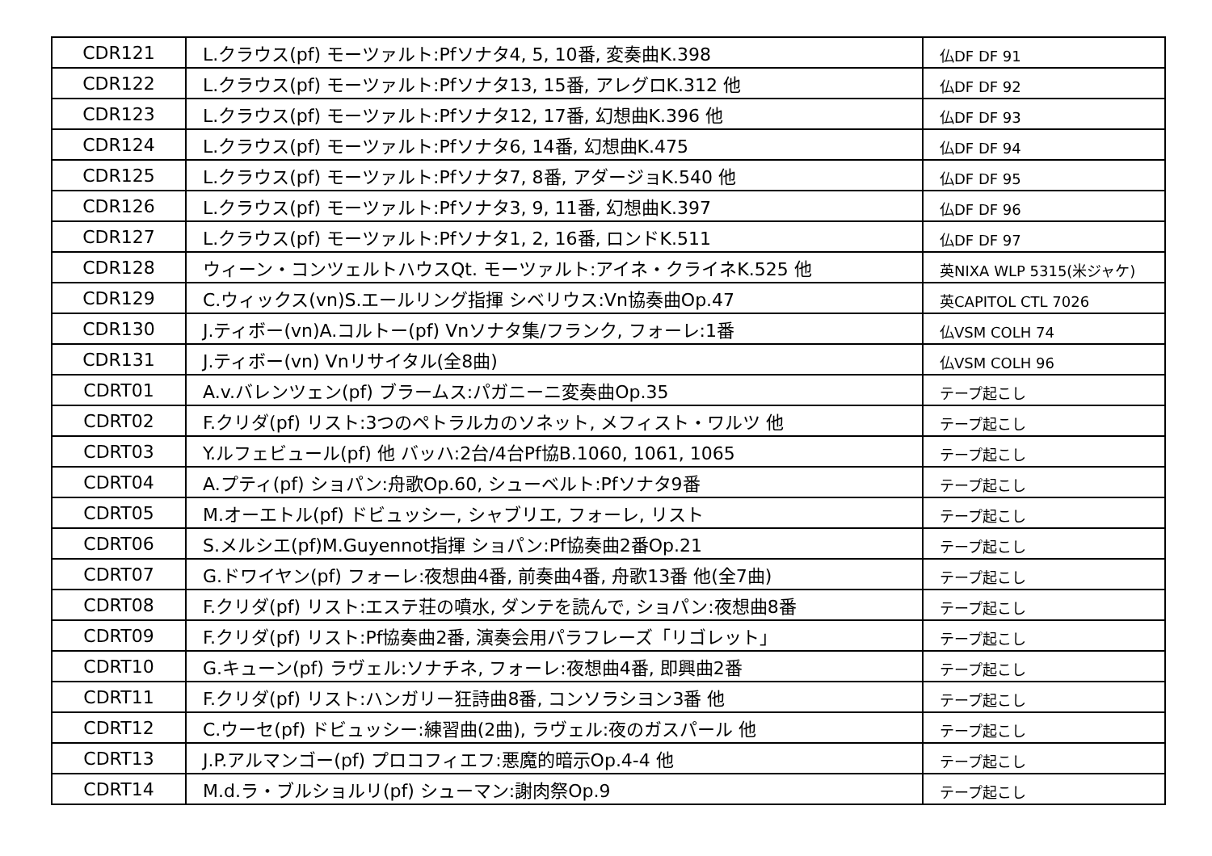| CDR121 | L.クラウス(pf) モーツァルト:Pfソナタ4, 5, 10番, 変奏曲K.398 | 仏DF DF 91 |
| CDR122 | L.クラウス(pf) モーツァルト:Pfソナタ13, 15番, アレグロK.312 他 | 仏DF DF 92 |
| CDR123 | L.クラウス(pf) モーツァルト:Pfソナタ12, 17番, 幻想曲K.396 他 | 仏DF DF 93 |
| CDR124 | L.クラウス(pf) モーツァルト:Pfソナタ6, 14番, 幻想曲K.475 | 仏DF DF 94 |
| CDR125 | L.クラウス(pf) モーツァルト:Pfソナタ7, 8番, アダージョK.540 他 | 仏DF DF 95 |
| CDR126 | L.クラウス(pf) モーツァルト:Pfソナタ3, 9, 11番, 幻想曲K.397 | 仏DF DF 96 |
| CDR127 | L.クラウス(pf) モーツァルト:Pfソナタ1, 2, 16番, ロンドK.511 | 仏DF DF 97 |
| CDR128 | ウィーン・コンツェルトハウスQt. モーツァルト:アイネ・クライネK.525 他 | 英NIXA WLP 5315(米ジャケ) |
| CDR129 | C.ウィックス(vn)S.エールリング指揮 シベリウス:Vn協奏曲Op.47 | 英CAPITOL CTL 7026 |
| CDR130 | J.ティボー(vn)A.コルトー(pf) Vnソナタ集/フランク, フォーレ:1番 | 仏VSM COLH 74 |
| CDR131 | J.ティボー(vn) Vnリサイタル(全8曲) | 仏VSM COLH 96 |
| CDRT01 | A.v.バレンツェン(pf) ブラームス:パガニーニ変奏曲Op.35 | テープ起こし |
| CDRT02 | F.クリダ(pf) リスト:3つのペトラルカのソネット, メフィスト・ワルツ 他 | テープ起こし |
| CDRT03 | Y.ルフェビュール(pf) 他 バッハ:2台/4台Pf協B.1060, 1061, 1065 | テープ起こし |
| CDRT04 | A.プティ(pf) ショパン:舟歌Op.60, シューベルト:Pfソナタ9番 | テープ起こし |
| CDRT05 | M.オーエトル(pf) ドビュッシー, シャブリエ, フォーレ, リスト | テープ起こし |
| CDRT06 | S.メルシエ(pf)M.Guyennot指揮 ショパン:Pf協奏曲2番Op.21 | テープ起こし |
| CDRT07 | G.ドワイヤン(pf) フォーレ:夜想曲4番, 前奏曲4番, 舟歌13番 他(全7曲) | テープ起こし |
| CDRT08 | F.クリダ(pf) リスト:エステ荘の噴水, ダンテを読んで, ショパン:夜想曲8番 | テープ起こし |
| CDRT09 | F.クリダ(pf) リスト:Pf協奏曲2番, 演奏会用パラフレーズ「リゴレット」 | テープ起こし |
| CDRT10 | G.キューン(pf) ラヴェル:ソナチネ, フォーレ:夜想曲4番, 即興曲2番 | テープ起こし |
| CDRT11 | F.クリダ(pf) リスト:ハンガリー狂詩曲8番, コンソラシヨン3番 他 | テープ起こし |
| CDRT12 | C.ウーセ(pf) ドビュッシー:練習曲(2曲), ラヴェル:夜のガスパール 他 | テープ起こし |
| CDRT13 | J.P.アルマンゴー(pf) プロコフィエフ:悪魔的暗示Op.4-4 他 | テープ起こし |
| CDRT14 | M.d.ラ・ブルショルリ(pf) シューマン:謝肉祭Op.9 | テープ起こし |